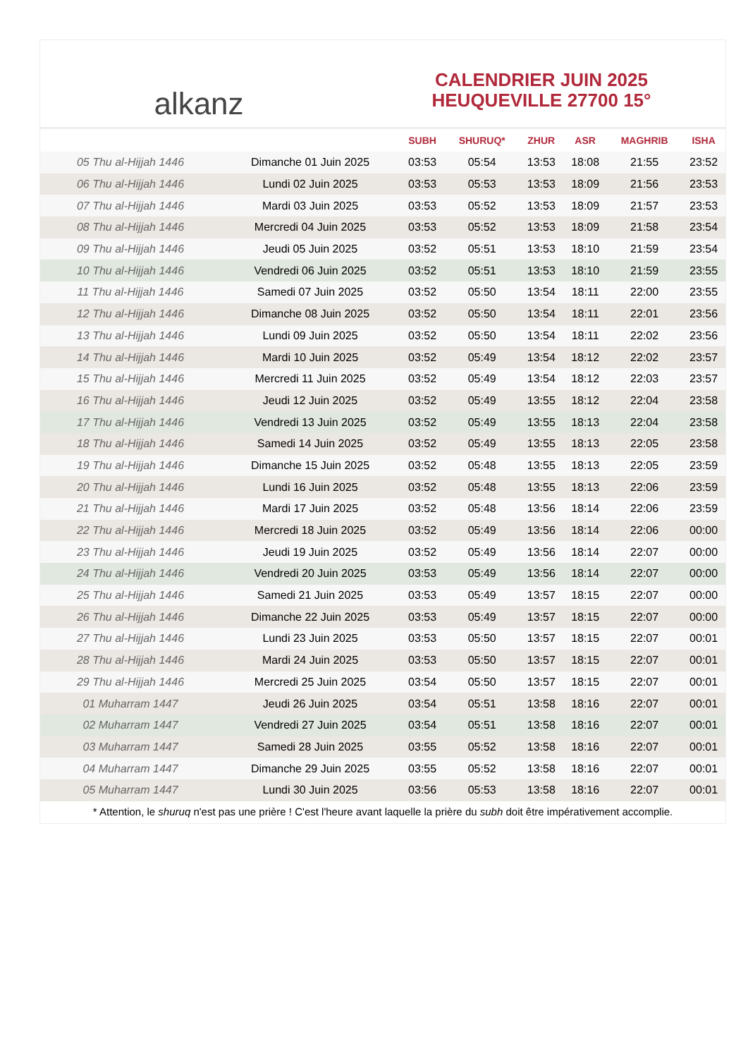alkanz
CALENDRIER JUIN 2025
HEUQUEVILLE 27700 15°
| | | SUBH | SHURUQ* | ZHUR | ASR | MAGHRIB | ISHA |
| --- | --- | --- | --- | --- | --- | --- | --- |
| 05 Thu al-Hijjah 1446 | Dimanche 01 Juin 2025 | 03:53 | 05:54 | 13:53 | 18:08 | 21:55 | 23:52 |
| 06 Thu al-Hijjah 1446 | Lundi 02 Juin 2025 | 03:53 | 05:53 | 13:53 | 18:09 | 21:56 | 23:53 |
| 07 Thu al-Hijjah 1446 | Mardi 03 Juin 2025 | 03:53 | 05:52 | 13:53 | 18:09 | 21:57 | 23:53 |
| 08 Thu al-Hijjah 1446 | Mercredi 04 Juin 2025 | 03:53 | 05:52 | 13:53 | 18:09 | 21:58 | 23:54 |
| 09 Thu al-Hijjah 1446 | Jeudi 05 Juin 2025 | 03:52 | 05:51 | 13:53 | 18:10 | 21:59 | 23:54 |
| 10 Thu al-Hijjah 1446 | Vendredi 06 Juin 2025 | 03:52 | 05:51 | 13:53 | 18:10 | 21:59 | 23:55 |
| 11 Thu al-Hijjah 1446 | Samedi 07 Juin 2025 | 03:52 | 05:50 | 13:54 | 18:11 | 22:00 | 23:55 |
| 12 Thu al-Hijjah 1446 | Dimanche 08 Juin 2025 | 03:52 | 05:50 | 13:54 | 18:11 | 22:01 | 23:56 |
| 13 Thu al-Hijjah 1446 | Lundi 09 Juin 2025 | 03:52 | 05:50 | 13:54 | 18:11 | 22:02 | 23:56 |
| 14 Thu al-Hijjah 1446 | Mardi 10 Juin 2025 | 03:52 | 05:49 | 13:54 | 18:12 | 22:02 | 23:57 |
| 15 Thu al-Hijjah 1446 | Mercredi 11 Juin 2025 | 03:52 | 05:49 | 13:54 | 18:12 | 22:03 | 23:57 |
| 16 Thu al-Hijjah 1446 | Jeudi 12 Juin 2025 | 03:52 | 05:49 | 13:55 | 18:12 | 22:04 | 23:58 |
| 17 Thu al-Hijjah 1446 | Vendredi 13 Juin 2025 | 03:52 | 05:49 | 13:55 | 18:13 | 22:04 | 23:58 |
| 18 Thu al-Hijjah 1446 | Samedi 14 Juin 2025 | 03:52 | 05:49 | 13:55 | 18:13 | 22:05 | 23:58 |
| 19 Thu al-Hijjah 1446 | Dimanche 15 Juin 2025 | 03:52 | 05:48 | 13:55 | 18:13 | 22:05 | 23:59 |
| 20 Thu al-Hijjah 1446 | Lundi 16 Juin 2025 | 03:52 | 05:48 | 13:55 | 18:13 | 22:06 | 23:59 |
| 21 Thu al-Hijjah 1446 | Mardi 17 Juin 2025 | 03:52 | 05:48 | 13:56 | 18:14 | 22:06 | 23:59 |
| 22 Thu al-Hijjah 1446 | Mercredi 18 Juin 2025 | 03:52 | 05:49 | 13:56 | 18:14 | 22:06 | 00:00 |
| 23 Thu al-Hijjah 1446 | Jeudi 19 Juin 2025 | 03:52 | 05:49 | 13:56 | 18:14 | 22:07 | 00:00 |
| 24 Thu al-Hijjah 1446 | Vendredi 20 Juin 2025 | 03:53 | 05:49 | 13:56 | 18:14 | 22:07 | 00:00 |
| 25 Thu al-Hijjah 1446 | Samedi 21 Juin 2025 | 03:53 | 05:49 | 13:57 | 18:15 | 22:07 | 00:00 |
| 26 Thu al-Hijjah 1446 | Dimanche 22 Juin 2025 | 03:53 | 05:49 | 13:57 | 18:15 | 22:07 | 00:00 |
| 27 Thu al-Hijjah 1446 | Lundi 23 Juin 2025 | 03:53 | 05:50 | 13:57 | 18:15 | 22:07 | 00:01 |
| 28 Thu al-Hijjah 1446 | Mardi 24 Juin 2025 | 03:53 | 05:50 | 13:57 | 18:15 | 22:07 | 00:01 |
| 29 Thu al-Hijjah 1446 | Mercredi 25 Juin 2025 | 03:54 | 05:50 | 13:57 | 18:15 | 22:07 | 00:01 |
| 01 Muharram 1447 | Jeudi 26 Juin 2025 | 03:54 | 05:51 | 13:58 | 18:16 | 22:07 | 00:01 |
| 02 Muharram 1447 | Vendredi 27 Juin 2025 | 03:54 | 05:51 | 13:58 | 18:16 | 22:07 | 00:01 |
| 03 Muharram 1447 | Samedi 28 Juin 2025 | 03:55 | 05:52 | 13:58 | 18:16 | 22:07 | 00:01 |
| 04 Muharram 1447 | Dimanche 29 Juin 2025 | 03:55 | 05:52 | 13:58 | 18:16 | 22:07 | 00:01 |
| 05 Muharram 1447 | Lundi 30 Juin 2025 | 03:56 | 05:53 | 13:58 | 18:16 | 22:07 | 00:01 |
* Attention, le shuruq n'est pas une prière ! C'est l'heure avant laquelle la prière du subh doit être impérativement accomplie.